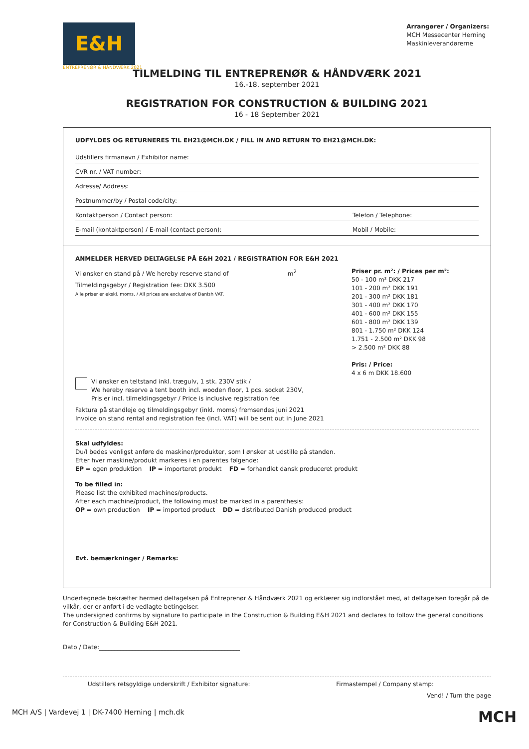E&H
ENTREPRENØR & HÅNDVÆRK 2021
Arrangører / Organizers:
MCH Messecenter Herning
Maskinleverandørerne
TILMELDING TIL ENTREPRENØR & HÅNDVÆRK 2021
16.-18. september 2021
REGISTRATION FOR CONSTRUCTION & BUILDING 2021
16 - 18 September 2021
UDFYLDES OG RETURNERES TIL EH21@MCH.DK / FILL IN AND RETURN TO EH21@MCH.DK:
Udstillers firmanavn / Exhibitor name:
CVR nr. / VAT number:
Adresse/ Address:
Postnummer/by / Postal code/city:
Kontaktperson / Contact person: Telefon / Telephone:
E-mail (kontaktperson) / E-mail (contact person): Mobil / Mobile:
ANMELDER HERVED DELTAGELSE PÅ E&H 2021 / REGISTRATION FOR E&H 2021
Vi ønsker en stand på / We hereby reserve stand of m<sup>2</sup>
Tilmeldingsgebyr / Registration fee: DKK 3.500
Alle priser er ekskl. moms. / All prices are exclusive of Danish VAT.
Priser pr. m²: / Prices per m²:
50 - 100 m² DKK 217
101 - 200 m² DKK 191
201 - 300 m² DKK 181
301 - 400 m² DKK 170
401 - 600 m² DKK 155
601 - 800 m² DKK 139
801 - 1.750 m² DKK 124
1.751 - 2.500 m² DKK 98
> 2.500 m² DKK 88
Pris: / Price:
4 x 6 m DKK 18.600
Vi ønsker en teltstand inkl. trægulv, 1 stk. 230V stik /
We hereby reserve a tent booth incl. wooden floor, 1 pcs. socket 230V,
Pris er incl. tilmeldingsgebyr / Price is inclusive registration fee
Faktura på standleje og tilmeldingsgebyr (inkl. moms) fremsendes juni 2021
Invoice on stand rental and registration fee (incl. VAT) will be sent out in June 2021
Skal udfyldes:
Du/I bedes venligst anføre de maskiner/produkter, som I ønsker at udstille på standen.
Efter hver maskine/produkt markeres i en parentes følgende:
EP = egen produktion IP = importeret produkt FD = forhandlet dansk produceret produkt
To be filled in:
Please list the exhibited machines/products.
After each machine/product, the following must be marked in a parenthesis:
OP = own production IP = imported product DD = distributed Danish produced product
Evt. bemærkninger / Remarks:
Undertegnede bekræfter hermed deltagelsen på Entreprenør & Håndværk 2021 og erklærer sig indforstået med, at deltagelsen foregår på de vilkår, der er anført i de vedlagte betingelser.
The undersigned confirms by signature to participate in the Construction & Building E&H 2021 and declares to follow the general conditions for Construction & Building E&H 2021.
Dato / Date:_______________________________________________
Udstillers retsgyldige underskrift / Exhibitor signature: Firmastempel / Company stamp:
Vend! / Turn the page
MCH A/S | Vardevej 1 | DK-7400 Herning | mch.dk MCH